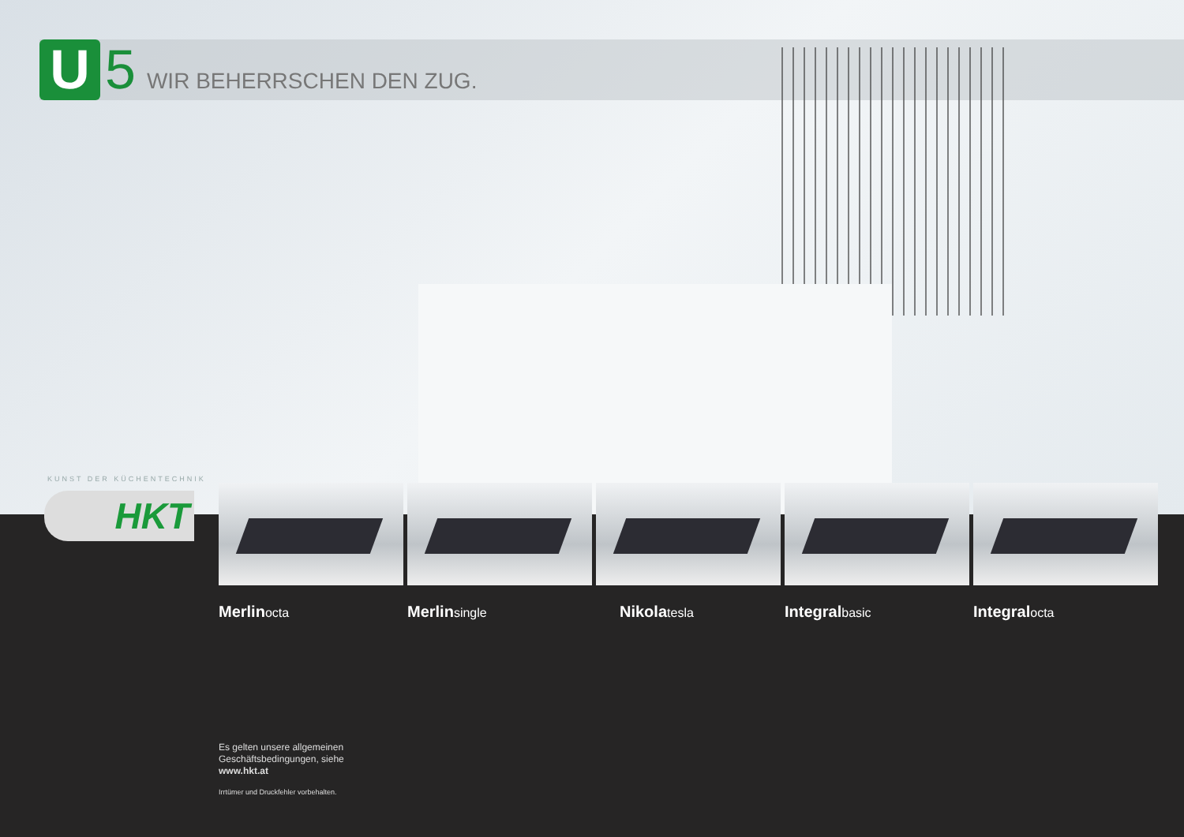U
5
WIR BEHERRSCHEN DEN ZUG.
KUNST DER KÜCHENTECHNIK
HKT
Merlin octa
Merlin single
Nikola tesla
Integral basic
Integral octa
Es gelten unsere allgemeinen
Geschäftsbedingungen, siehe
www.hkt.at
Irrtümer und Druckfehler vorbehalten.